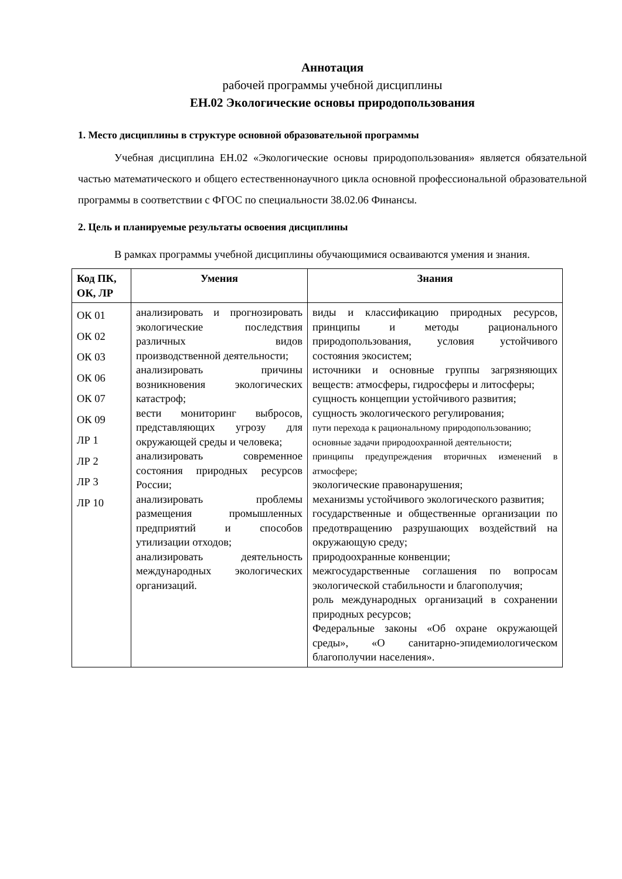Аннотация
рабочей программы учебной дисциплины
ЕН.02 Экологические основы природопользования
1. Место дисциплины в структуре основной образовательной программы
Учебная дисциплина ЕН.02 «Экологические основы природопользования» является обязательной частью математического и общего естественнонаучного цикла основной профессиональной образовательной программы в соответствии с ФГОС по специальности 38.02.06 Финансы.
2. Цель и планируемые результаты освоения дисциплины
В рамках программы учебной дисциплины обучающимися осваиваются умения и знания.
| Код ПК, ОК, ЛР | Умения | Знания |
| --- | --- | --- |
| ОК 01 ОК 02 ОК 03 ОК 06 ОК 07 ОК 09 ЛР 1 ЛР 2 ЛР 3 ЛР 10 | анализировать и прогнозировать экологические последствия различных видов производственной деятельности; анализировать причины возникновения экологических катастроф; вести мониторинг выбросов, представляющих угрозу для окружающей среды и человека; анализировать современное состояния природных ресурсов России; анализировать проблемы размещения промышленных предприятий и способов утилизации отходов; анализировать деятельность международных экологических организаций. | виды и классификацию природных ресурсов, принципы и методы рационального природопользования, условия устойчивого состояния экосистем; источники и основные группы загрязняющих веществ: атмосферы, гидросферы и литосферы; сущность концепции устойчивого развития; сущность экологического регулирования; пути перехода к рациональному природопользованию; основные задачи природоохранной деятельности; принципы предупреждения вторичных изменений в атмосфере; экологические правонарушения; механизмы устойчивого экологического развития; государственные и общественные организации по предотвращению разрушающих воздействий на окружающую среду; природоохранные конвенции; межгосударственные соглашения по вопросам экологической стабильности и благополучия; роль международных организаций в сохранении природных ресурсов; Федеральные законы «Об охране окружающей среды», «О санитарно-эпидемиологическом благополучии населения». |